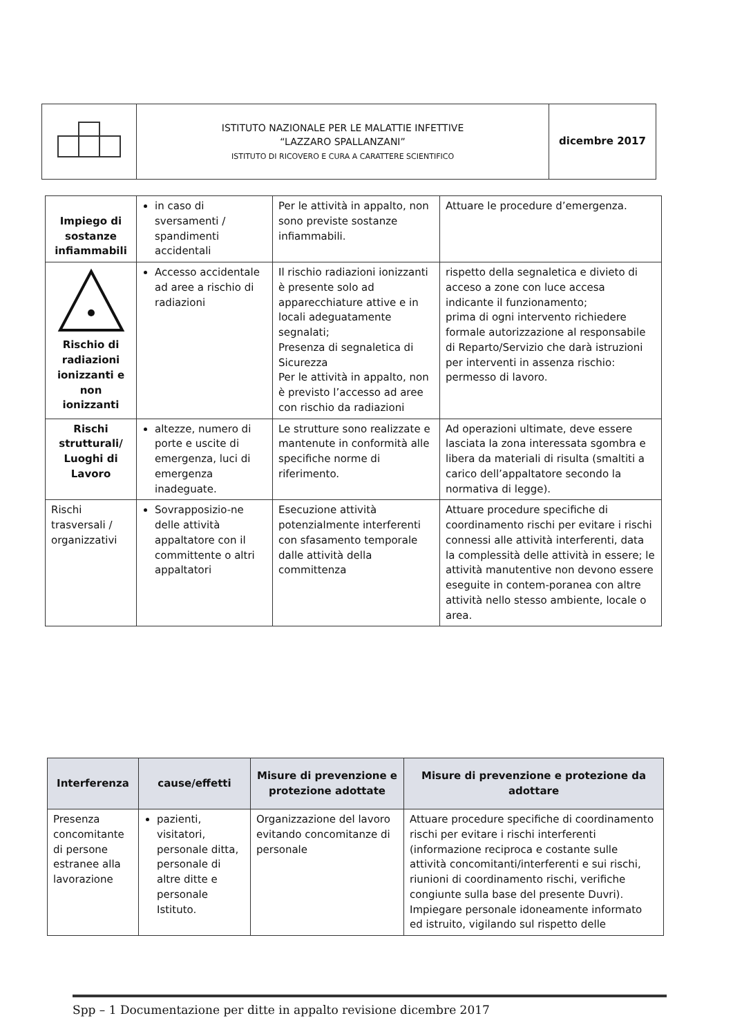| | ISTITUTO NAZIONALE PER LE MALATTIE INFETTIVE “LAZZARO SPALLANZANI” ISTITUTO DI RICOVERO E CURA A CARATTERE SCIENTIFICO | dicembre 2017 |
| Impiego di sostanze infiammabili | in caso di sversamenti / spandimenti accidentali | Per le attività in appalto, non sono previste sostanze infiammabili. | Attuare le procedure d’emergenza. |
| Rischio di radiazioni ionizzanti e non ionizzanti | Accesso accidentale ad aree a rischio di radiazioni | Il rischio radiazioni ionizzanti è presente solo ad apparecchiature attive e in locali adeguatamente segnalati; Presenza di segnaletica di Sicurezza Per le attività in appalto, non è previsto l’accesso ad aree con rischio da radiazioni | rispetto della segnaletica e divieto di acceso a zone con luce accesa indicante il funzionamento; prima di ogni intervento richiedere formale autorizzazione al responsabile di Reparto/Servizio che darà istruzioni per interventi in assenza rischio: permesso di lavoro. |
| Rischi strutturali/ Luoghi di Lavoro | altezze, numero di porte e uscite di emergenza, luci di emergenza inadeguate. | Le strutture sono realizzate e mantenute in conformità alle specifiche norme di riferimento. | Ad operazioni ultimate, deve essere lasciata la zona interessata sgombra e libera da materiali di risulta (smaltiti a carico dell’appaltatore secondo la normativa di legge). |
| Rischi trasversali / organizzativi | Sovrapposizio-ne delle attività appaltatore con il committente o altri appaltatori | Esecuzione attività potenzialmente interferenti con sfasamento temporale dalle attività della committenza | Attuare procedure specifiche di coordinamento rischi per evitare i rischi connessi alle attività interferenti, data la complessità delle attività in essere; le attività manutentive non devono essere eseguite in contem-poranea con altre attività nello stesso ambiente, locale o area. |
| Interferenza | cause/effetti | Misure di prevenzione e protezione adottate | Misure di prevenzione e protezione da adottare |
| --- | --- | --- | --- |
| Presenza concomitante di persone estranee alla lavorazione | pazienti, visitatori, personale ditta, personale di altre ditte e personale Istituto. | Organizzazione del lavoro evitando concomitanze di personale | Attuare procedure specifiche di coordinamento rischi per evitare i rischi interferenti (informazione reciproca e costante sulle attività concomitanti/interferenti e sui rischi, riunioni di coordinamento rischi, verifiche congiunte sulla base del presente Duvri). Impiegare personale idoneamente informato ed istruito, vigilando sul rispetto delle |
Spp – 1 Documentazione per ditte in appalto revisione dicembre 2017